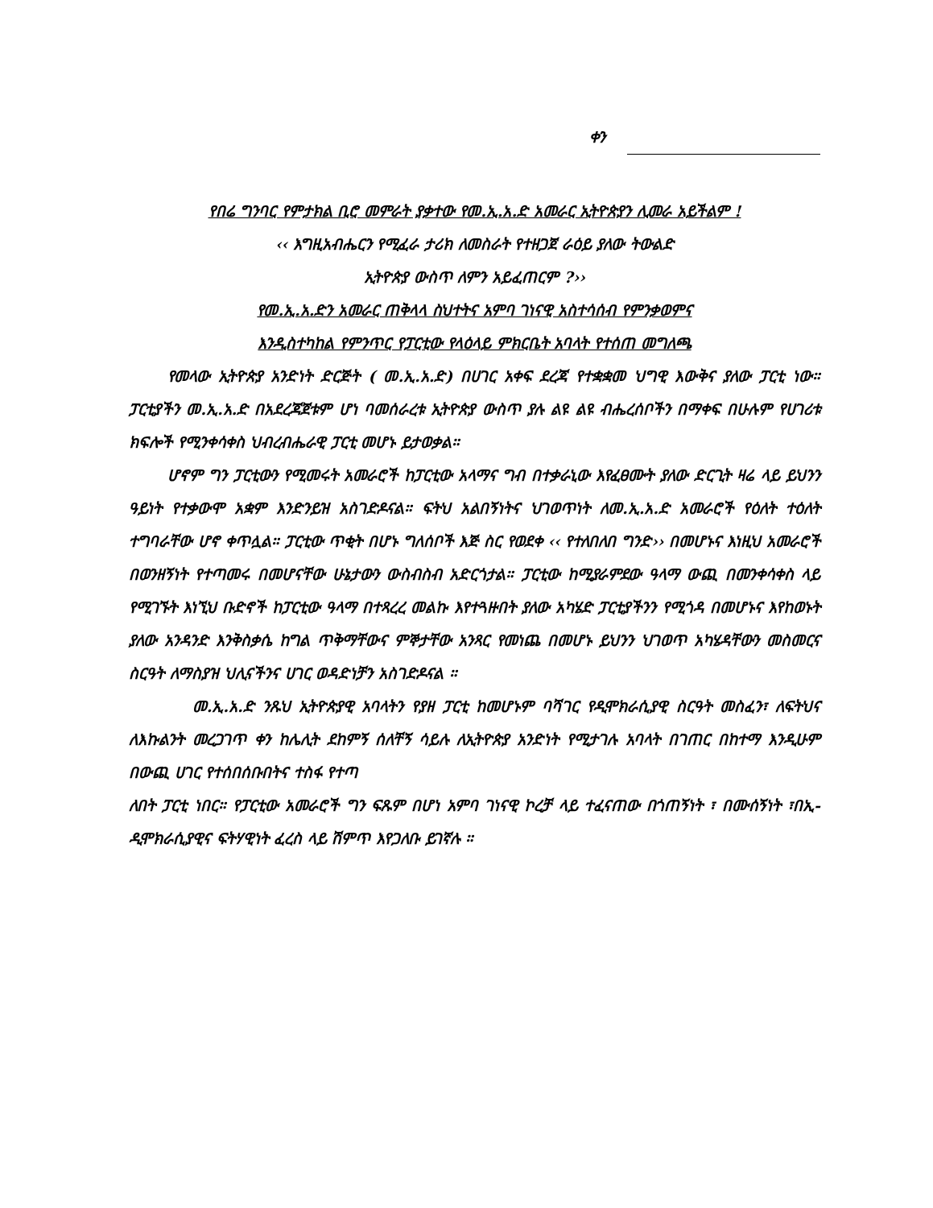ቀን
የበሬ ግንባር የምታክል ቢሮ መምራት ያቃተው የመ.ኢ.አ.ድ አመራር ኢትዮጵያን ሊመራ አይችልም !
‹‹ እግዚአብሔርን የሚፈራ ታሪክ ለመስራት የተዘጋጀ ራዕይ ያለው ትውልድ
ኢትዮጵያ ውስጥ ለምን አይፈጠርም ?››
የመ.ኢ.አ.ድን አመራር ጠቅላላ ስህተትና አምባ ገነናዊ አስተሳሰብ የምንቃወምና
እንዲስተካከል የምንጥር የፓርቲው የላዕላይ ምክርቤት አባላት የተሰጠ መግለጫ
የመላው ኢትዮጵያ አንድነት ድርጅት ( መ.ኢ.አ.ድ) በሀገር አቀፍ ደረጃ የተቋቋመ ህግዊ እውቅና ያለው ፓርቲ ነው። ፓርቲያችን መ.ኢ.አ.ድ በአደረጃጀቱም ሆነ ባመሰራረቱ ኢትዮጵያ ውስጥ ያሉ ልዩ ልዩ ብሔረሰቦችን በማቀፍ በሁሉም የሀገሪቱ ክፍሎች የሚንቀሳቀስ ህብረብሔራዊ ፓርቲ መሆኑ ይታወቃል።
ሆኖም ግን ፓርቲውን የሚመሩት አመራሮች ከፓርቲው አላማና ግብ በተቃራኒው እየፈፀሙት ያለው ድርጊት ዛሬ ላይ ይህንን ዓይነት የተቃውሞ አቋም እንድንይዝ አስገድዶናል። ፍትህ አልበኝነትና ህገወጥነት ለመ.ኢ.አ.ድ አመራሮች የዕለት ተዕለት ተግባራቸው ሆኖ ቀጥሏል። ፓርቲው ጥቂት በሆኑ ግለሰቦች እጅ ስር የወደቀ ‹‹ የተለበለበ ግንድ›› በመሆኑና እነዚህ አመራሮች በወንዘኝነት የተጣመሩ በመሆናቸው ሁኔታውን ውስብስብ አድርጎታል። ፓርቲው ከሚያራምደው ዓላማ ውጪ በመንቀሳቀስ ላይ የሚገኙት እነኚህ ቡድኖች ከፓርቲው ዓላማ በተጻረረ መልኩ እየተጓዙበት ያለው አካሄድ ፓርቲያችንን የሚጎዳ በመሆኑና እየከወኑት ያለው አንዳንድ እንቅስቃሴ ከግል ጥቅማቸውና ምኞታቸው አንጻር የመነጨ በመሆኑ ይህንን ህገወጥ አካሄዳቸውን መስመርና ስርዓት ለማስያዝ ህሊናችንና ሀገር ወዳድነቻን አስገድዶናል ።
መ.ኢ.አ.ድ ንጹህ ኢትዮጵያዊ አባላትን የያዘ ፓርቲ ከመሆኑም ባሻገር የዲሞክራሲያዊ ስርዓት መስፈን፣ ለፍትህና ለእኩልንት መረጋገጥ ቀን ከሌሊት ደከምኝ ሰለቸኝ ሳይሉ ለኢትዮጵያ አንድነት የሚታገሉ አባላት በገጠር በከተማ እንዲሁም በውጪ ሀገር የተሰበሰቡበትና ተስፋ የተጣ
ለበት ፓርቲ ነበር። የፓርቲው አመራሮች ግን ፍጹም በሆነ አምባ ገነናዊ ኮረቻ ላይ ተፈናጠው በጎጠኝነት ፣ በሙሰኝነት ፣በኢ-ዲሞክራሲያዊና ፍትሃዊነት ፈረስ ላይ ሽምጥ እየጋለቡ ይገኛሉ ።